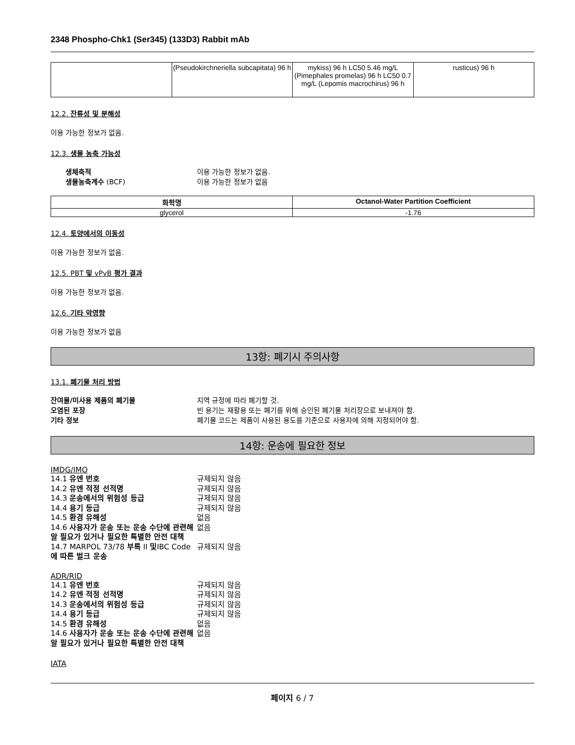2348 Phospho-Chk1 (Ser345) (133D3) Rabbit mAb
| | (Pseudokirchneriella subcapitata) 96 h | mykiss) 96 h LC50 5.46 mg/L (Pimephales promelas) 96 h LC50 0.7 mg/L (Lepomis macrochirus) 96 h | rusticus) 96 h |
12.2. 잔류성 및 분해성
이용 가능한 정보가 없음.
12.3. 생물 농축 가능성
생체축적 이용 가능한 정보가 없음. 생물농축계수 (BCF) 이용 가능한 정보가 없음
| 화학명 | Octanol-Water Partition Coefficient |
| --- | --- |
| glycerol | -1.76 |
12.4. 토양에서의 이동성
이용 가능한 정보가 없음.
12.5. PBT 및 vPvB 평가 결과
이용 가능한 정보가 없음.
12.6. 기타 악영향
이용 가능한 정보가 없음
13항: 폐기시 주의사항
13.1. 폐기물 처리 방법
잔여물/미사용 제품의 폐기물 지역 규정에 따라 폐기할 것. 오염된 포장 빈 용기는 재활용 또는 폐기를 위해 승인된 폐기물 처리장으로 보내져야 함. 기타 정보 폐기물 코드는 제품이 사용된 용도를 기준으로 사용자에 의해 지정되어야 함.
14항: 운송에 필요한 정보
IMDG/IMO
14.1 유엔 번호 규제되지 않음 14.2 유엔 적정 선적명 규제되지 않음 14.3 운송에서의 위험성 등급 규제되지 않음 14.4 용기 등급 규제되지 않음 14.5 환경 유해성 없음 14.6 사용자가 운송 또는 운송 수단에 관련해 알 필요가 있거나 필요한 특별한 안전 대책 없음 14.7 MARPOL 73/78 부록 II 및IBC Code에 따른 벌크 운송 규제되지 않음
ADR/RID
14.1 유엔 번호 규제되지 않음 14.2 유엔 적정 선적명 규제되지 않음 14.3 운송에서의 위험성 등급 규제되지 않음 14.4 용기 등급 규제되지 않음 14.5 환경 유해성 없음 14.6 사용자가 운송 또는 운송 수단에 관련해 알 필요가 있거나 필요한 특별한 안전 대책 없음
IATA
페이지 6 / 7